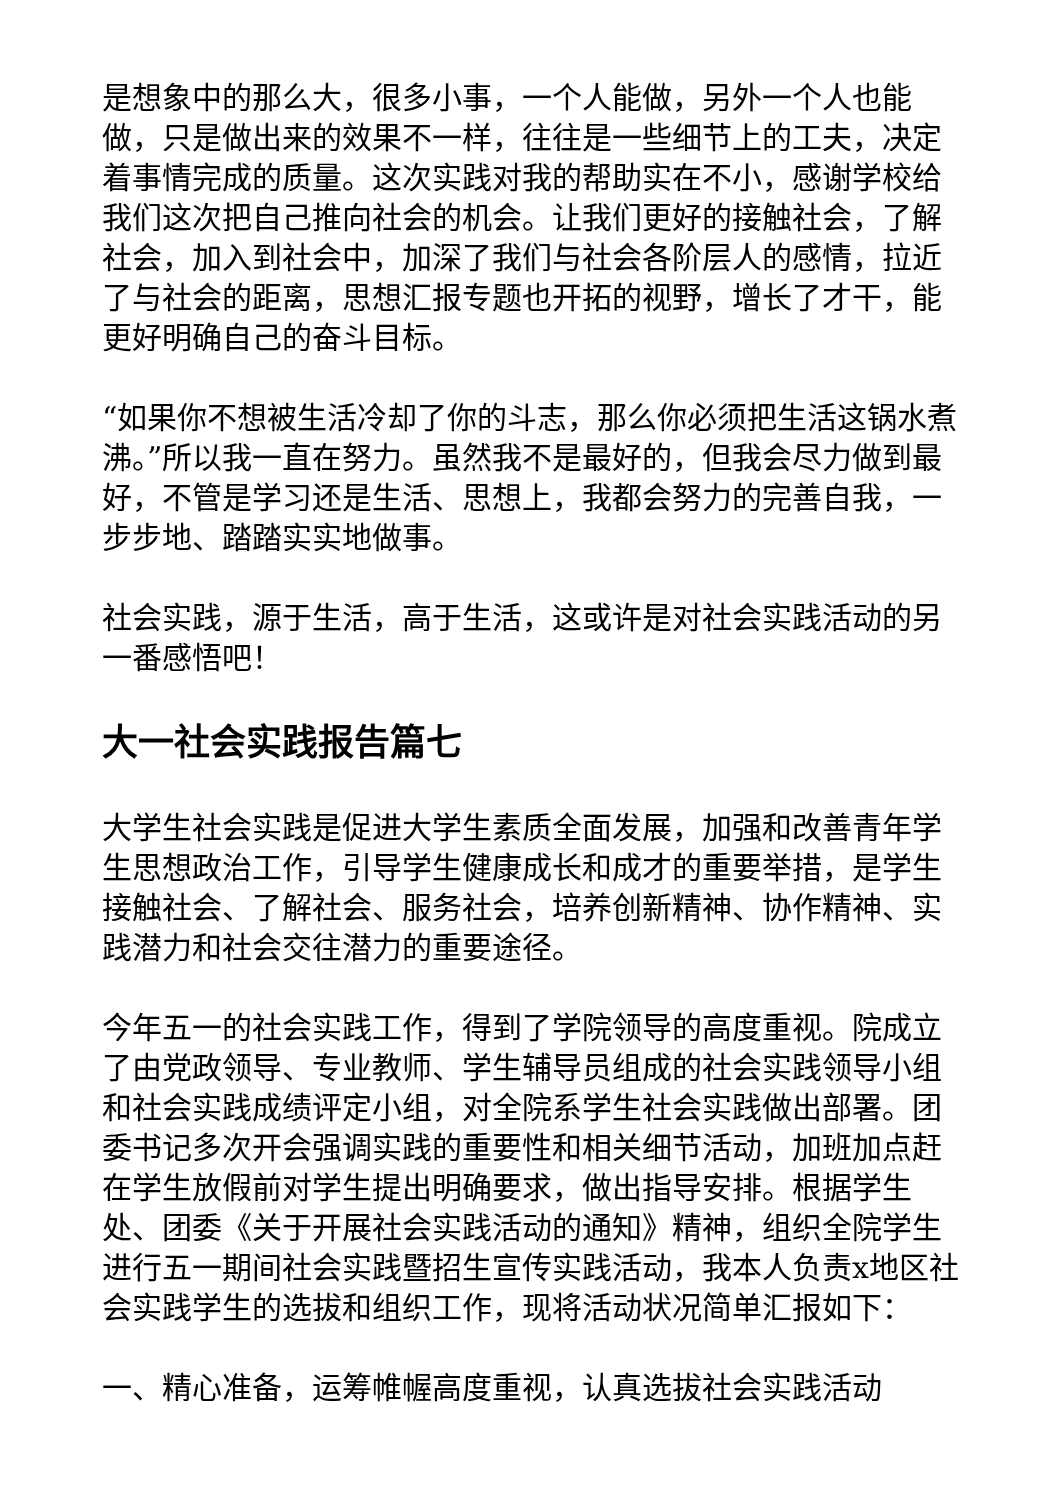是想象中的那么大，很多小事，一个人能做，另外一个人也能做，只是做出来的效果不一样，往往是一些细节上的工夫，决定着事情完成的质量。这次实践对我的帮助实在不小，感谢学校给我们这次把自己推向社会的机会。让我们更好的接触社会，了解社会，加入到社会中，加深了我们与社会各阶层人的感情，拉近了与社会的距离，思想汇报专题也开拓的视野，增长了才干，能更好明确自己的奋斗目标。
“如果你不想被生活冷却了你的斗志，那么你必须把生活这锅水煮沸。”所以我一直在努力。虽然我不是最好的，但我会尽力做到最好，不管是学习还是生活、思想上，我都会努力的完善自我，一步步地、踏踏实实地做事。
社会实践，源于生活，高于生活，这或许是对社会实践活动的另一番感悟吧！
大一社会实践报告篇七
大学生社会实践是促进大学生素质全面发展，加强和改善青年学生思想政治工作，引导学生健康成长和成才的重要举措，是学生接触社会、了解社会、服务社会，培养创新精神、协作精神、实践潜力和社会交往潜力的重要途径。
今年五一的社会实践工作，得到了学院领导的高度重视。院成立了由党政领导、专业教师、学生辅导员组成的社会实践领导小组和社会实践成绩评定小组，对全院系学生社会实践做出部署。团委书记多次开会强调实践的重要性和相关细节活动，加班加点赶在学生放假前对学生提出明确要求，做出指导安排。根据学生处、团委《关于开展社会实践活动的通知》精神，组织全院学生进行五一期间社会实践暨招生宣传实践活动，我本人负责x地区社会实践学生的选拔和组织工作，现将活动状况简单汇报如下：
一、精心准备，运筹帷幄高度重视，认真选拔社会实践活动